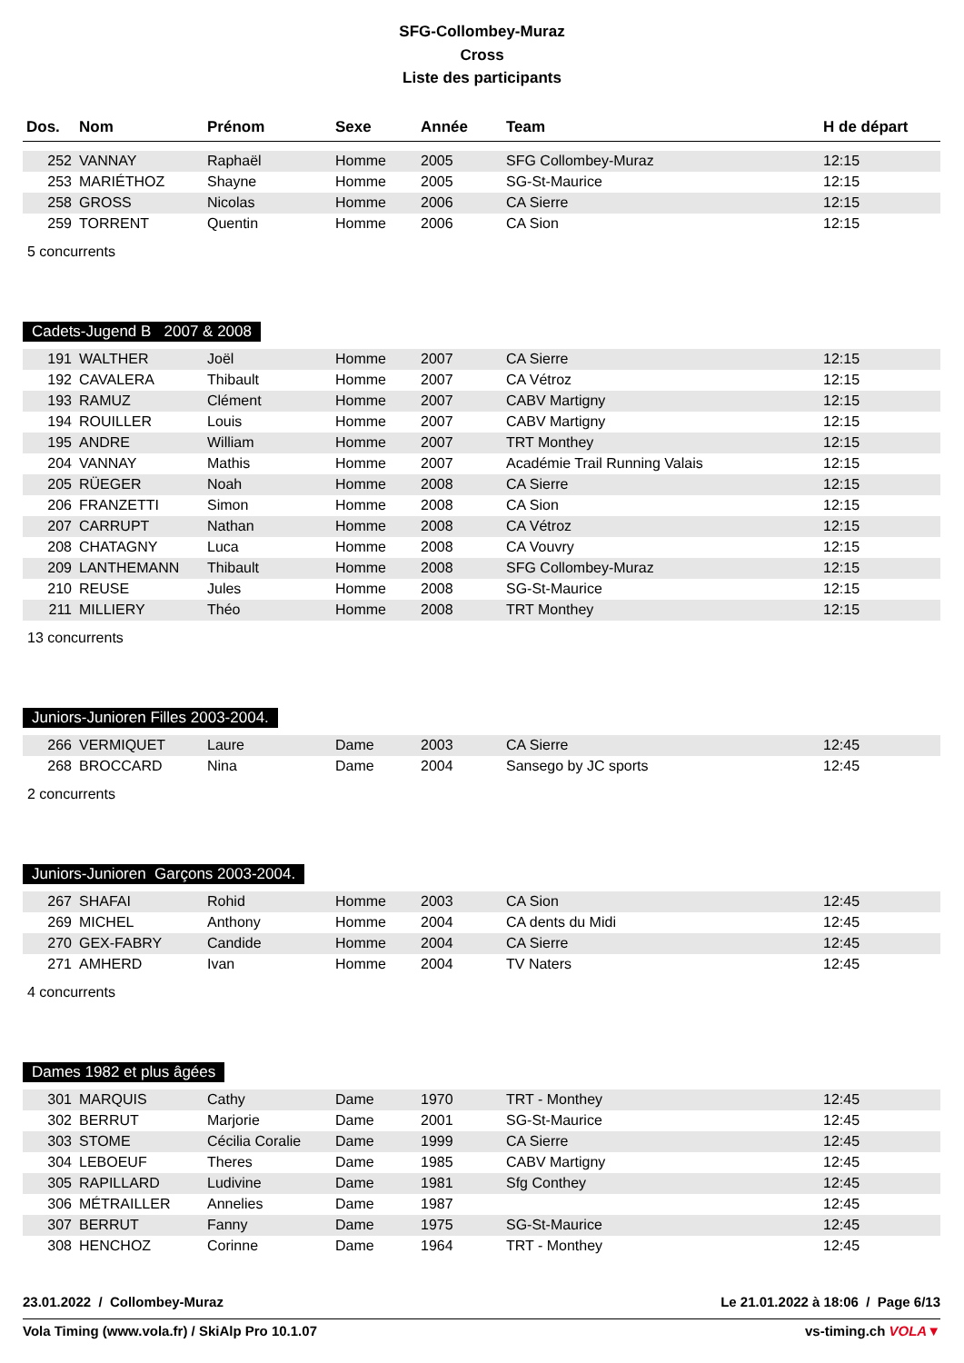SFG-Collombey-Muraz
Cross
Liste des participants
| Dos. | Nom | Prénom | Sexe | Année | Team | H de départ |
| --- | --- | --- | --- | --- | --- | --- |
| 252 | VANNAY | Raphaël | Homme | 2005 | SFG Collombey-Muraz | 12:15 |
| 253 | MARIÉTHOZ | Shayne | Homme | 2005 | SG-St-Maurice | 12:15 |
| 258 | GROSS | Nicolas | Homme | 2006 | CA Sierre | 12:15 |
| 259 | TORRENT | Quentin | Homme | 2006 | CA Sion | 12:15 |
5 concurrents
Cadets-Jugend B 2007 & 2008
| 191 | WALTHER | Joël | Homme | 2007 | CA Sierre | 12:15 |
| 192 | CAVALERA | Thibault | Homme | 2007 | CA Vétroz | 12:15 |
| 193 | RAMUZ | Clément | Homme | 2007 | CABV Martigny | 12:15 |
| 194 | ROUILLER | Louis | Homme | 2007 | CABV Martigny | 12:15 |
| 195 | ANDRE | William | Homme | 2007 | TRT Monthey | 12:15 |
| 204 | VANNAY | Mathis | Homme | 2007 | Académie Trail Running Valais | 12:15 |
| 205 | RÜEGER | Noah | Homme | 2008 | CA Sierre | 12:15 |
| 206 | FRANZETTI | Simon | Homme | 2008 | CA Sion | 12:15 |
| 207 | CARRUPT | Nathan | Homme | 2008 | CA Vétroz | 12:15 |
| 208 | CHATAGNY | Luca | Homme | 2008 | CA Vouvry | 12:15 |
| 209 | LANTHEMANN | Thibault | Homme | 2008 | SFG Collombey-Muraz | 12:15 |
| 210 | REUSE | Jules | Homme | 2008 | SG-St-Maurice | 12:15 |
| 211 | MILLIERY | Théo | Homme | 2008 | TRT Monthey | 12:15 |
13 concurrents
Juniors-Junioren Filles 2003-2004.
| 266 | VERMIQUET | Laure | Dame | 2003 | CA Sierre | 12:45 |
| 268 | BROCCARD | Nina | Dame | 2004 | Sansego by JC sports | 12:45 |
2 concurrents
Juniors-Junioren Garçons 2003-2004.
| 267 | SHAFAI | Rohid | Homme | 2003 | CA Sion | 12:45 |
| 269 | MICHEL | Anthony | Homme | 2004 | CA dents du Midi | 12:45 |
| 270 | GEX-FABRY | Candide | Homme | 2004 | CA Sierre | 12:45 |
| 271 | AMHERD | Ivan | Homme | 2004 | TV Naters | 12:45 |
4 concurrents
Dames 1982 et plus âgées
| 301 | MARQUIS | Cathy | Dame | 1970 | TRT - Monthey | 12:45 |
| 302 | BERRUT | Marjorie | Dame | 2001 | SG-St-Maurice | 12:45 |
| 303 | STOME | Cécilia Coralie | Dame | 1999 | CA Sierre | 12:45 |
| 304 | LEBOEUF | Theres | Dame | 1985 | CABV Martigny | 12:45 |
| 305 | RAPILLARD | Ludivine | Dame | 1981 | Sfg Conthey | 12:45 |
| 306 | MÉTRAILLER | Annelies | Dame | 1987 | | 12:45 |
| 307 | BERRUT | Fanny | Dame | 1975 | SG-St-Maurice | 12:45 |
| 308 | HENCHOZ | Corinne | Dame | 1964 | TRT - Monthey | 12:45 |
23.01.2022 / Collombey-Muraz Le 21.01.2022 à 18:06 / Page 6/13
Vola Timing (www.vola.fr) / SkiAlp Pro 10.1.07 vs-timing.ch VOLA▼